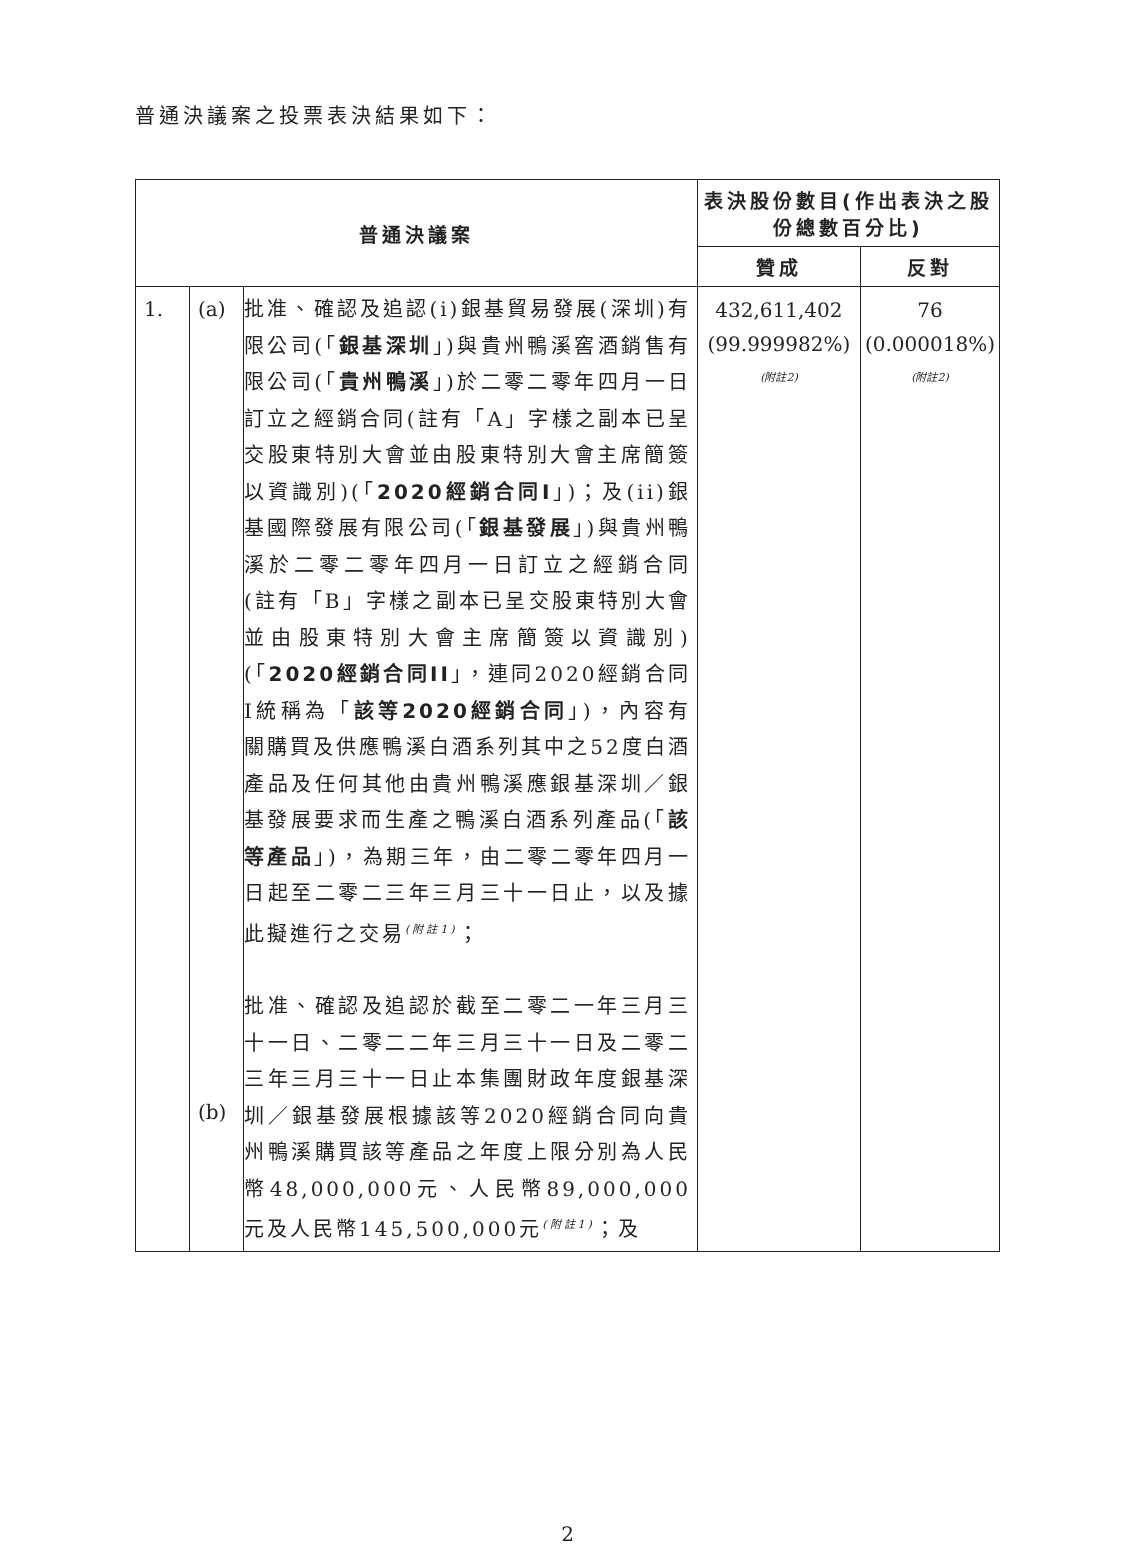普通決議案之投票表決結果如下：
| 普通決議案 | | | 表決股份數目(作出表決之股份總數百分比) | |
| --- | --- | --- | --- | --- |
| | | | 贊成 | 反對 |
| 1. | (a) (b) | 批准、確認及追認(i)銀基貿易發展(深圳)有限公司(「 銀基深圳 」)與貴州鴨溪窖酒銷售有限公司(「 貴州鴨溪 」)於二零二零年四月一日訂立之經銷合同(註有「A」字樣之副本已呈交股東特別大會並由股東特別大會主席簡簽以資識別)(「 2020經銷合同I 」)；及(ii)銀基國際發展有限公司(「 銀基發展 」)與貴州鴨溪於二零二零年四月一日訂立之經銷合同(註有「B」字樣之副本已呈交股東特別大會並由股東特別大會主席簡簽以資識別)(「 2020經銷合同II 」，連同2020經銷合同I統稱為「 該等2020經銷合同 」)，內容有關購買及供應鴨溪白酒系列其中之52度白酒產品及任何其他由貴州鴨溪應銀基深圳／銀基發展要求而生產之鴨溪白酒系列產品(「 該等產品 」)，為期三年，由二零二零年四月一日起至二零二三年三月三十一日止，以及據此擬進行之交易<sup>(附註1)</sup>； 批准、確認及追認於截至二零二一年三月三十一日、二零二二年三月三十一日及二零二三年三月三十一日止本集團財政年度銀基深圳／銀基發展根據該等2020經銷合同向貴州鴨溪購買該等產品之年度上限分別為人民幣48,000,000元、人民幣89,000,000元及人民幣145,500,000元<sup>(附註1)</sup>；及 | 432,611,402 (99.999982%) (附註2) | 76 (0.000018%) (附註2) |
2